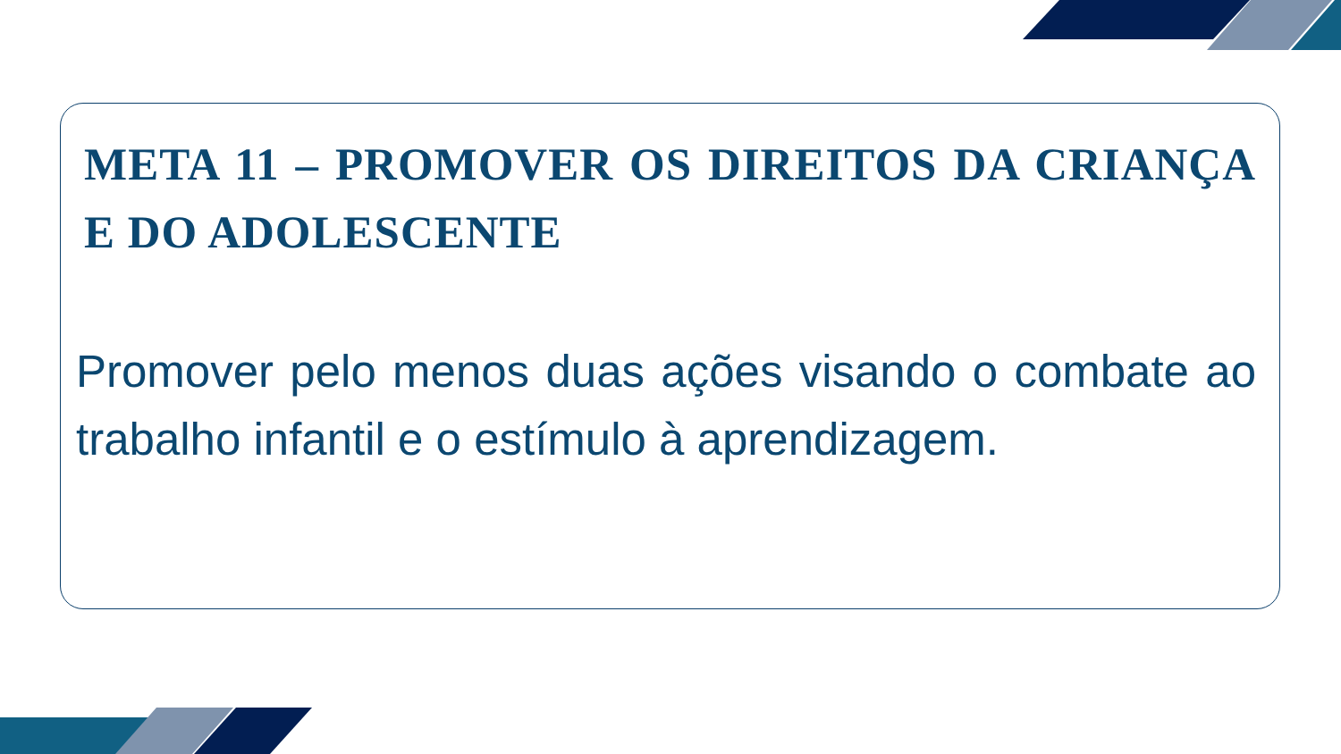META 11 – PROMOVER OS DIREITOS DA CRIANÇA E DO ADOLESCENTE
Promover pelo menos duas ações visando o combate ao trabalho infantil e o estímulo à aprendizagem.